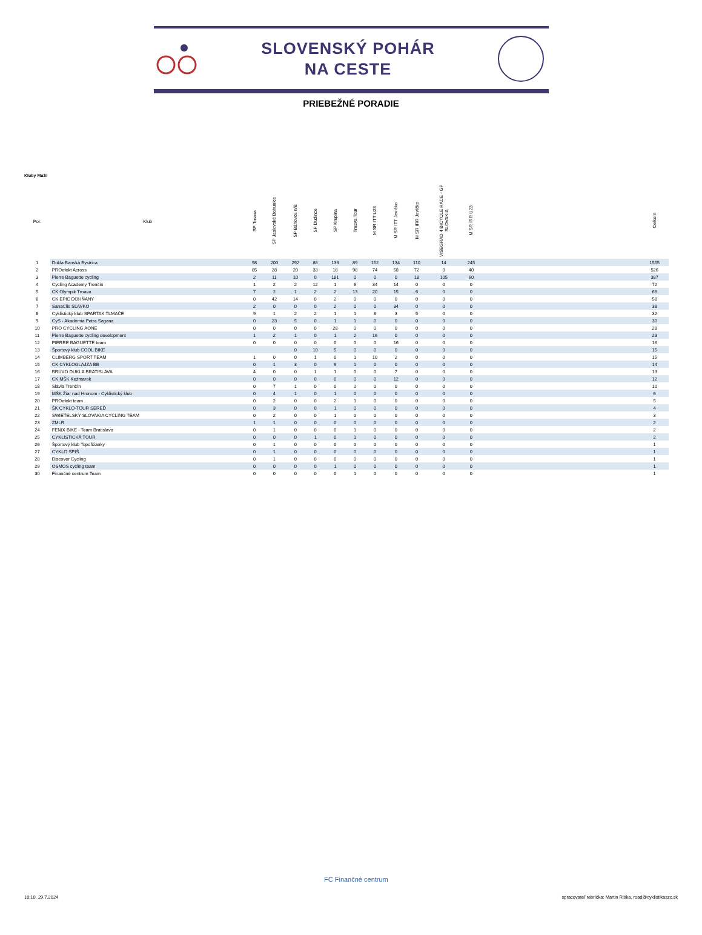SLOVENSKÝ POHÁR
NA CESTE
PRIEBEŽNÉ PORADIE
Kluby Muži
| Por. | Klub | SP Trnava | SP Jaslovské Bohunice | SP Bánovce n/B | SP Dudince | SP Krupina | Trnava Tour | M SR ITT U23 | M SR ITT Jevíčko | M SR IRR Jevíčko | VISEGRAD 4 BICYCLE RACE - GP SLOVAKIA | M SR IRR U23 | | Celkom |
| --- | --- | --- | --- | --- | --- | --- | --- | --- | --- | --- | --- | --- | --- | --- |
| 1 | Dukla Banská Bystrica | 98 | 200 | 292 | 88 | 133 | 89 | 152 | 134 | 110 | 14 | 245 | | 1555 |
| 2 | PROefekt Across | 85 | 28 | 20 | 33 | 18 | 98 | 74 | 58 | 72 | 0 | 40 | | 526 |
| 3 | Pierre Baguette cycling | 2 | 11 | 10 | 0 | 181 | 0 | 0 | 0 | 18 | 105 | 60 | | 387 |
| 4 | Cycling Academy Trenčín | 1 | 2 | 2 | 12 | 1 | 6 | 34 | 14 | 0 | 0 | 0 | | 72 |
| 5 | CK Olympik Trnava | 7 | 2 | 1 | 2 | 2 | 13 | 20 | 15 | 6 | 0 | 0 | | 68 |
| 6 | CK EPIC DOHŇANY | 0 | 42 | 14 | 0 | 2 | 0 | 0 | 0 | 0 | 0 | 0 | | 58 |
| 7 | SanaClis SLAVKO | 2 | 0 | 0 | 0 | 2 | 0 | 0 | 34 | 0 | 0 | 0 | | 38 |
| 8 | Cyklistický klub SPARTAK TLMAČE | 9 | 1 | 2 | 2 | 1 | 1 | 8 | 3 | 5 | 0 | 0 | | 32 |
| 9 | CyS - Akadémia Petra Sagana | 0 | 23 | 5 | 0 | 1 | 1 | 0 | 0 | 0 | 0 | 0 | | 30 |
| 10 | PRO CYCLING AONE | 0 | 0 | 0 | 0 | 28 | 0 | 0 | 0 | 0 | 0 | 0 | | 28 |
| 11 | Pierre Baguette cycling development | 1 | 2 | 1 | 0 | 1 | 2 | 16 | 0 | 0 | 0 | 0 | | 23 |
| 12 | PIERRE BAGUETTE team | 0 | 0 | 0 | 0 | 0 | 0 | 0 | 16 | 0 | 0 | 0 | | 16 |
| 13 | Športový klub COOL BIKE | | | 0 | 10 | 5 | 0 | 0 | 0 | 0 | 0 | 0 | | 15 |
| 14 | CLIMBERG SPORT TEAM | 1 | 0 | 0 | 1 | 0 | 1 | 10 | 2 | 0 | 0 | 0 | | 15 |
| 15 | CK CYKLOGLAJZA BB | 0 | 1 | 3 | 0 | 9 | 1 | 0 | 0 | 0 | 0 | 0 | | 14 |
| 16 | BRUVO DUKLA BRATISLAVA | 4 | 0 | 0 | 1 | 1 | 0 | 0 | 7 | 0 | 0 | 0 | | 13 |
| 17 | CK MŠK Kežmarok | 0 | 0 | 0 | 0 | 0 | 0 | 0 | 12 | 0 | 0 | 0 | | 12 |
| 18 | Slávia Trenčín | 0 | 7 | 1 | 0 | 0 | 2 | 0 | 0 | 0 | 0 | 0 | | 10 |
| 19 | MŠK Žiar nad Hronom - Cyklistický klub | 0 | 4 | 1 | 0 | 1 | 0 | 0 | 0 | 0 | 0 | 0 | | 6 |
| 20 | PROefekt team | 0 | 2 | 0 | 0 | 2 | 1 | 0 | 0 | 0 | 0 | 0 | | 5 |
| 21 | ŠK CYKLO-TOUR SEREĎ | 0 | 3 | 0 | 0 | 1 | 0 | 0 | 0 | 0 | 0 | 0 | | 4 |
| 22 | SWIETELSKY SLOVAKIA CYCLING TEAM | 0 | 2 | 0 | 0 | 1 | 0 | 0 | 0 | 0 | 0 | 0 | | 3 |
| 23 | ZMLR | 1 | 1 | 0 | 0 | 0 | 0 | 0 | 0 | 0 | 0 | 0 | | 2 |
| 24 | FENIX BIKE - Team Bratislava | 0 | 1 | 0 | 0 | 0 | 1 | 0 | 0 | 0 | 0 | 0 | | 2 |
| 25 | CYKLISTICKÁ TOUR | 0 | 0 | 0 | 1 | 0 | 1 | 0 | 0 | 0 | 0 | 0 | | 2 |
| 26 | Športový klub Topoľčianky | 0 | 1 | 0 | 0 | 0 | 0 | 0 | 0 | 0 | 0 | 0 | | 1 |
| 27 | CYKLO SPIŠ | 0 | 1 | 0 | 0 | 0 | 0 | 0 | 0 | 0 | 0 | 0 | | 1 |
| 28 | Discover Cycling | 0 | 1 | 0 | 0 | 0 | 0 | 0 | 0 | 0 | 0 | 0 | | 1 |
| 29 | OSMOS cycling team | 0 | 0 | 0 | 0 | 1 | 0 | 0 | 0 | 0 | 0 | 0 | | 1 |
| 30 | Finančné centrum Team | 0 | 0 | 0 | 0 | 0 | 1 | 0 | 0 | 0 | 0 | 0 | | 1 |
FC Finančné centrum
10:10, 29.7.2024
spracovateľ rebríčka: Martin Riška, road@cyklistikaszc.sk